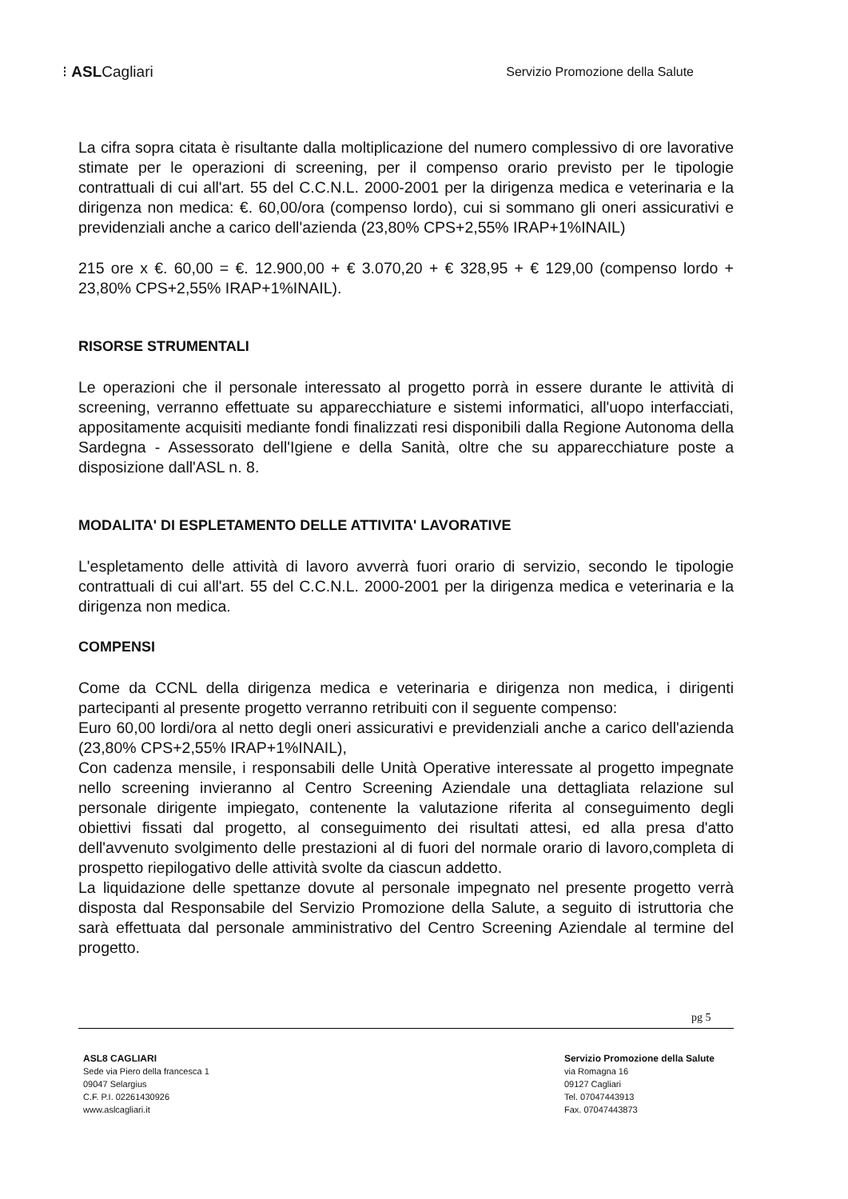⁝ ASLCagliari
Servizio Promozione della Salute
La cifra sopra citata è risultante dalla moltiplicazione del numero complessivo di ore lavorative stimate per le operazioni di screening, per il compenso orario previsto per le tipologie contrattuali di cui all'art. 55 del C.C.N.L. 2000-2001 per la dirigenza medica e veterinaria e la dirigenza non medica: €. 60,00/ora (compenso lordo), cui si sommano gli oneri assicurativi e previdenziali anche a carico dell'azienda (23,80% CPS+2,55% IRAP+1%INAIL)
215 ore x €. 60,00 = €. 12.900,00 + € 3.070,20 + € 328,95 + € 129,00 (compenso lordo + 23,80% CPS+2,55% IRAP+1%INAIL).
RISORSE STRUMENTALI
Le operazioni che il personale interessato al progetto porrà in essere durante le attività di screening, verranno effettuate su apparecchiature e sistemi informatici, all'uopo interfacciati, appositamente acquisiti mediante fondi finalizzati resi disponibili dalla Regione Autonoma della Sardegna - Assessorato dell'Igiene e della Sanità, oltre che su apparecchiature poste a disposizione dall'ASL n. 8.
MODALITA' DI ESPLETAMENTO DELLE ATTIVITA' LAVORATIVE
L'espletamento delle attività di lavoro avverrà fuori orario di servizio, secondo le tipologie contrattuali di cui all'art. 55 del C.C.N.L. 2000-2001 per la dirigenza medica e veterinaria e la dirigenza non medica.
COMPENSI
Come da CCNL della dirigenza medica e veterinaria e dirigenza non medica, i dirigenti partecipanti al presente progetto verranno retribuiti con il seguente compenso:
Euro 60,00 lordi/ora al netto degli oneri assicurativi e previdenziali anche a carico dell'azienda (23,80% CPS+2,55% IRAP+1%INAIL),
Con cadenza mensile, i responsabili delle Unità Operative interessate al progetto impegnate nello screening invieranno al Centro Screening Aziendale una dettagliata relazione sul personale dirigente impiegato, contenente la valutazione riferita al conseguimento degli obiettivi fissati dal progetto, al conseguimento dei risultati attesi, ed alla presa d'atto dell'avvenuto svolgimento delle prestazioni al di fuori del normale orario di lavoro,completa di prospetto riepilogativo delle attività svolte da ciascun addetto.
La liquidazione delle spettanze dovute al personale impegnato nel presente progetto verrà disposta dal Responsabile del Servizio Promozione della Salute, a seguito di istruttoria che sarà effettuata dal personale amministrativo del Centro Screening Aziendale al termine del progetto.
pg 5
ASL8 CAGLIARI
Sede via Piero della francesca 1
09047 Selargius
C.F. P.I. 02261430926
www.aslcagliari.it
Servizio Promozione della Salute
via Romagna 16
09127 Cagliari
Tel. 07047443913
Fax. 07047443873